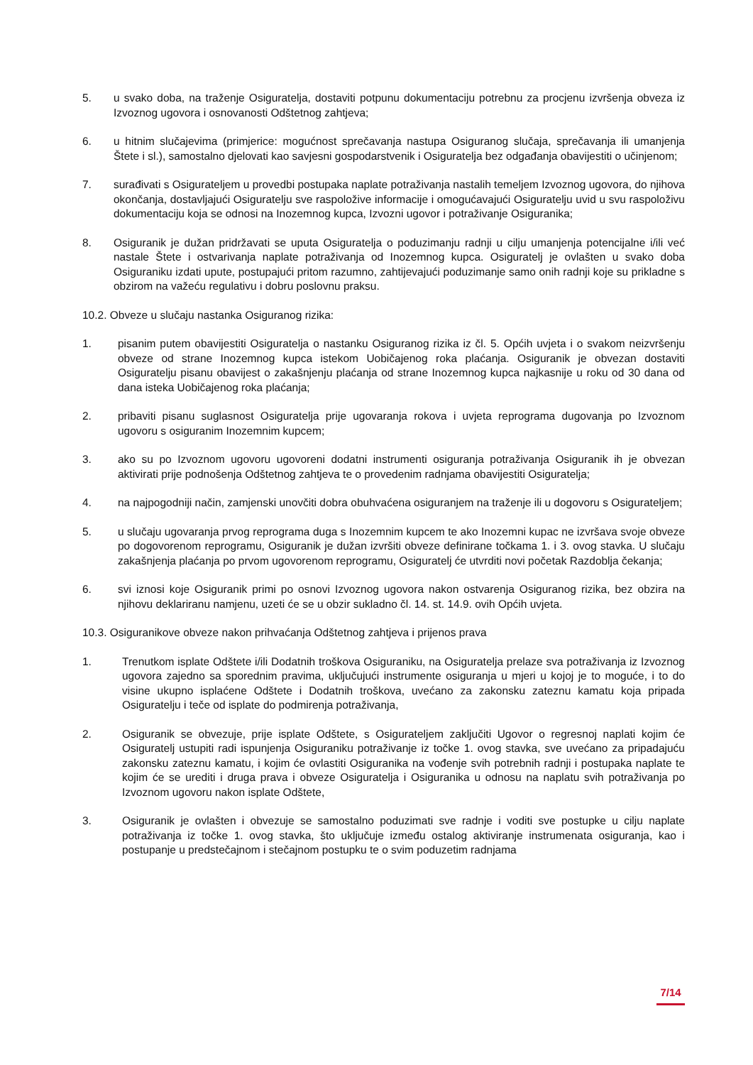5. u svako doba, na traženje Osiguratelja, dostaviti potpunu dokumentaciju potrebnu za procjenu izvršenja obveza iz Izvoznog ugovora i osnovanosti Odštetnog zahtjeva;
6. u hitnim slučajevima (primjerice: mogućnost sprečavanja nastupa Osiguranog slučaja, sprečavanja ili umanjenja Štete i sl.), samostalno djelovati kao savjesni gospodarstvenik i Osiguratelja bez odgađanja obavijestiti o učinjenom;
7. surađivati s Osigurateljem u provedbi postupaka naplate potraživanja nastalih temeljem Izvoznog ugovora, do njihova okončanja, dostavljajući Osiguratelju sve raspoložive informacije i omogućavajući Osiguratelju uvid u svu raspoloživu dokumentaciju koja se odnosi na Inozemnog kupca, Izvozni ugovor i potraživanje Osiguranika;
8. Osiguranik je dužan pridržavati se uputa Osiguratelja o poduzimanju radnji u cilju umanjenja potencijalne i/ili već nastale Štete i ostvarivanja naplate potraživanja od Inozemnog kupca. Osiguratelj je ovlašten u svako doba Osiguraniku izdati upute, postupajući pritom razumno, zahtijevajući poduzimanje samo onih radnji koje su prikladne s obzirom na važeću regulativu i dobru poslovnu praksu.
10.2. Obveze u slučaju nastanka Osiguranog rizika:
1. pisanim putem obavijestiti Osiguratelja o nastanku Osiguranog rizika iz čl. 5. Općih uvjeta i o svakom neizvršenju obveze od strane Inozemnog kupca istekom Uobičajenog roka plaćanja. Osiguranik je obvezan dostaviti Osiguratelju pisanu obavijest o zakašnjenju plaćanja od strane Inozemnog kupca najkasnije u roku od 30 dana od dana isteka Uobičajenog roka plaćanja;
2. pribaviti pisanu suglasnost Osiguratelja prije ugovaranja rokova i uvjeta reprograma dugovanja po Izvoznom ugovoru s osiguranim Inozemnim kupcem;
3. ako su po Izvoznom ugovoru ugovoreni dodatni instrumenti osiguranja potraživanja Osiguranik ih je obvezan aktivirati prije podnošenja Odštetnog zahtjeva te o provedenim radnjama obavijestiti Osiguratelja;
4. na najpogodniji način, zamjenski unovčiti dobra obuhvaćena osiguranjem na traženje ili u dogovoru s Osigurateljem;
5. u slučaju ugovaranja prvog reprograma duga s Inozemnim kupcem te ako Inozemni kupac ne izvršava svoje obveze po dogovorenom reprogramu, Osiguranik je dužan izvršiti obveze definirane točkama 1. i 3. ovog stavka. U slučaju zakašnjenja plaćanja po prvom ugovorenom reprogramu, Osiguratelj će utvrditi novi početak Razdoblja čekanja;
6. svi iznosi koje Osiguranik primi po osnovi Izvoznog ugovora nakon ostvarenja Osiguranog rizika, bez obzira na njihovu deklariranu namjenu, uzeti će se u obzir sukladno čl. 14. st. 14.9. ovih Općih uvjeta.
10.3. Osiguranikove obveze nakon prihvaćanja Odštetnog zahtjeva i prijenos prava
1. Trenutkom isplate Odštete i/ili Dodatnih troškova Osiguraniku, na Osiguratelja prelaze sva potraživanja iz Izvoznog ugovora zajedno sa sporednim pravima, uključujući instrumente osiguranja u mjeri u kojoj je to moguće, i to do visine ukupno isplaćene Odštete i Dodatnih troškova, uvećano za zakonsku zateznu kamatu koja pripada Osiguratelju i teče od isplate do podmirenja potraživanja,
2. Osiguranik se obvezuje, prije isplate Odštete, s Osigurateljem zaključiti Ugovor o regresnoj naplati kojim će Osiguratelj ustupiti radi ispunjenja Osiguraniku potraživanje iz točke 1. ovog stavka, sve uvećano za pripadajuću zakonsku zateznu kamatu, i kojim će ovlastiti Osiguranika na vođenje svih potrebnih radnji i postupaka naplate te kojim će se urediti i druga prava i obveze Osiguratelja i Osiguranika u odnosu na naplatu svih potraživanja po Izvoznom ugovoru nakon isplate Odštete,
3. Osiguranik je ovlašten i obvezuje se samostalno poduzimati sve radnje i voditi sve postupke u cilju naplate potraživanja iz točke 1. ovog stavka, što uključuje između ostalog aktiviranje instrumenata osiguranja, kao i postupanje u predstečajnom i stečajnom postupku te o svim poduzetim radnjama
7/14